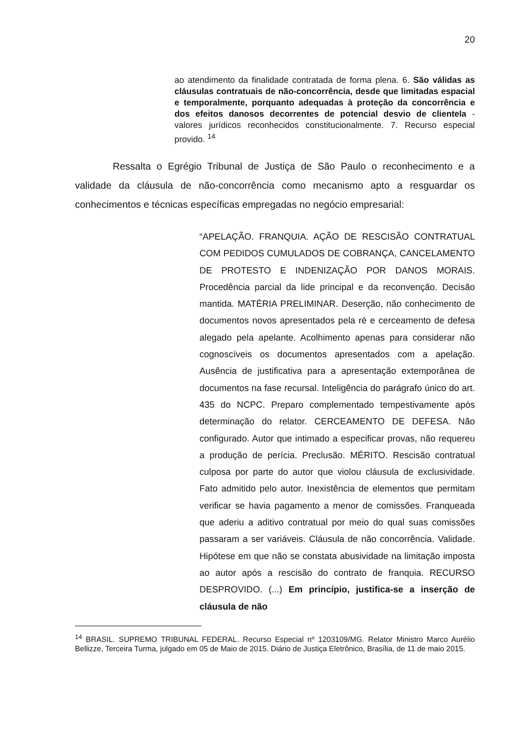20
ao atendimento da finalidade contratada de forma plena. 6. São válidas as cláusulas contratuais de não-concorrência, desde que limitadas espacial e temporalmente, porquanto adequadas à proteção da concorrência e dos efeitos danosos decorrentes de potencial desvio de clientela - valores jurídicos reconhecidos constitucionalmente. 7. Recurso especial provido. <sup>14</sup>
Ressalta o Egrégio Tribunal de Justiça de São Paulo o reconhecimento e a validade da cláusula de não-concorrência como mecanismo apto a resguardar os conhecimentos e técnicas específicas empregadas no negócio empresarial:
“APELAÇÃO. FRANQUIA. AÇÃO DE RESCISÃO CONTRATUAL COM PEDIDOS CUMULADOS DE COBRANÇA, CANCELAMENTO DE PROTESTO E INDENIZAÇÃO POR DANOS MORAIS. Procedência parcial da lide principal e da reconvenção. Decisão mantida. MATÉRIA PRELIMINAR. Deserção, não conhecimento de documentos novos apresentados pela ré e cerceamento de defesa alegado pela apelante. Acolhimento apenas para considerar não cognoscíveis os documentos apresentados com a apelação. Ausência de justificativa para a apresentação extemporânea de documentos na fase recursal. Inteligência do parágrafo único do art. 435 do NCPC. Preparo complementado tempestivamente após determinação do relator. CERCEAMENTO DE DEFESA. Não configurado. Autor que intimado a especificar provas, não requereu a produção de perícia. Preclusão. MÉRITO. Rescisão contratual culposa por parte do autor que violou cláusula de exclusividade. Fato admitido pelo autor. Inexistência de elementos que permitam verificar se havia pagamento a menor de comissões. Franqueada que aderiu a aditivo contratual por meio do qual suas comissões passaram a ser variáveis. Cláusula de não concorrência. Validade. Hipótese em que não se constata abusividade na limitação imposta ao autor após a rescisão do contrato de franquia. RECURSO DESPROVIDO. (...) Em princípio, justifica-se a inserção de cláusula de não
<sup>14</sup> BRASIL. SUPREMO TRIBUNAL FEDERAL. Recurso Especial nº 1203109/MG. Relator Ministro Marco Aurélio Bellizze, Terceira Turma, julgado em 05 de Maio de 2015. Diário de Justiça Eletrônico, Brasília, de 11 de maio 2015.